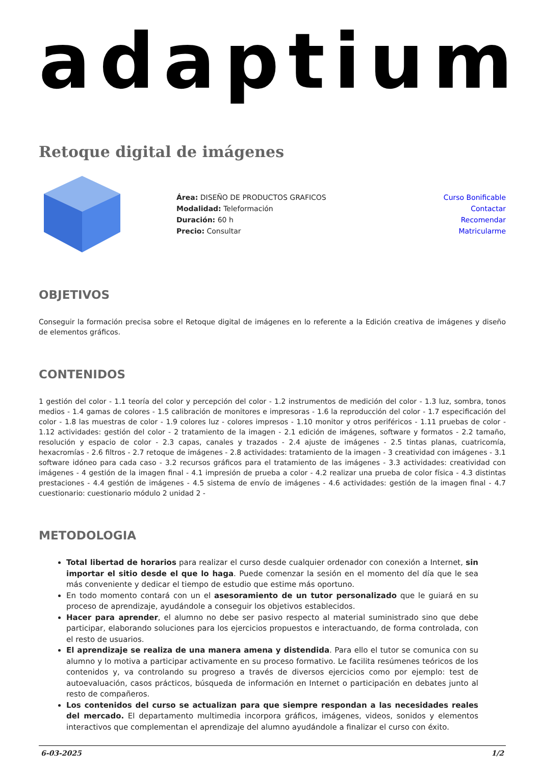adaptium
Retoque digital de imágenes
Área: DISEÑO DE PRODUCTOS GRAFICOS
Modalidad: Teleformación
Duración: 60 h
Precio: Consultar
Curso Bonificable
Contactar
Recomendar
Matricularme
OBJETIVOS
Conseguir la formación precisa sobre el Retoque digital de imágenes en lo referente a la Edición creativa de imágenes y diseño de elementos gráficos.
CONTENIDOS
1 gestión del color - 1.1 teoría del color y percepción del color - 1.2 instrumentos de medición del color - 1.3 luz, sombra, tonos medios - 1.4 gamas de colores - 1.5 calibración de monitores e impresoras - 1.6 la reproducción del color - 1.7 especificación del color - 1.8 las muestras de color - 1.9 colores luz - colores impresos - 1.10 monitor y otros periféricos - 1.11 pruebas de color - 1.12 actividades: gestión del color - 2 tratamiento de la imagen - 2.1 edición de imágenes, software y formatos - 2.2 tamaño, resolución y espacio de color - 2.3 capas, canales y trazados - 2.4 ajuste de imágenes - 2.5 tintas planas, cuatricomía, hexacromías - 2.6 filtros - 2.7 retoque de imágenes - 2.8 actividades: tratamiento de la imagen - 3 creatividad con imágenes - 3.1 software idóneo para cada caso - 3.2 recursos gráficos para el tratamiento de las imágenes - 3.3 actividades: creatividad con imágenes - 4 gestión de la imagen final - 4.1 impresión de prueba a color - 4.2 realizar una prueba de color física - 4.3 distintas prestaciones - 4.4 gestión de imágenes - 4.5 sistema de envío de imágenes - 4.6 actividades: gestión de la imagen final - 4.7 cuestionario: cuestionario módulo 2 unidad 2 -
METODOLOGIA
Total libertad de horarios para realizar el curso desde cualquier ordenador con conexión a Internet, sin importar el sitio desde el que lo haga. Puede comenzar la sesión en el momento del día que le sea más conveniente y dedicar el tiempo de estudio que estime más oportuno.
En todo momento contará con un el asesoramiento de un tutor personalizado que le guiará en su proceso de aprendizaje, ayudándole a conseguir los objetivos establecidos.
Hacer para aprender, el alumno no debe ser pasivo respecto al material suministrado sino que debe participar, elaborando soluciones para los ejercicios propuestos e interactuando, de forma controlada, con el resto de usuarios.
El aprendizaje se realiza de una manera amena y distendida. Para ello el tutor se comunica con su alumno y lo motiva a participar activamente en su proceso formativo. Le facilita resúmenes teóricos de los contenidos y, va controlando su progreso a través de diversos ejercicios como por ejemplo: test de autoevaluación, casos prácticos, búsqueda de información en Internet o participación en debates junto al resto de compañeros.
Los contenidos del curso se actualizan para que siempre respondan a las necesidades reales del mercado. El departamento multimedia incorpora gráficos, imágenes, videos, sonidos y elementos interactivos que complementan el aprendizaje del alumno ayudándole a finalizar el curso con éxito.
6-03-2025 1/2